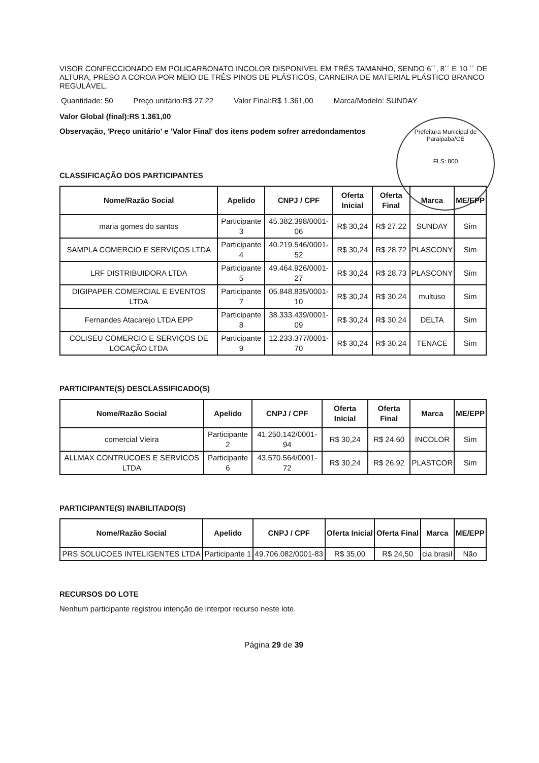VISOR CONFECCIONADO EM POLICARBONATO INCOLOR DISPONIVEL EM TRÊS TAMANHO, SENDO 6´´, 8´´ E 10 ´´ DE ALTURA, PRESO A COROA POR MEIO DE TRÊS PINOS DE PLÁSTICOS, CARNEIRA DE MATERIAL PLÁSTICO BRANCO REGULÁVEL.
Quantidade: 50 Preço unitário:R$ 27,22 Valor Final:R$ 1.361,00 Marca/Modelo: SUNDAY
Valor Global (final):R$ 1.361,00
Observação, 'Preço unitário' e 'Valor Final' dos itens podem sofrer arredondamentos
Prefeitura Municipal de Paraipaba/CE
FLS: 800
CLASSIFICAÇÃO DOS PARTICIPANTES
| Nome/Razão Social | Apelido | CNPJ / CPF | Oferta Inicial | Oferta Final | Marca | ME/EPP |
| --- | --- | --- | --- | --- | --- | --- |
| maria gomes do santos | Participante 3 | 45.382.398/0001-06 | R$ 30,24 | R$ 27,22 | SUNDAY | Sim |
| SAMPLA COMERCIO E SERVIÇOS LTDA | Participante 4 | 40.219.546/0001-52 | R$ 30,24 | R$ 28,72 | PLASCONY | Sim |
| LRF DISTRIBUIDORA LTDA | Participante 5 | 49.464.926/0001-27 | R$ 30,24 | R$ 28,73 | PLASCONY | Sim |
| DIGIPAPER.COMERCIAL E EVENTOS LTDA | Participante 7 | 05.848.835/0001-10 | R$ 30,24 | R$ 30,24 | multuso | Sim |
| Fernandes Atacarejo LTDA EPP | Participante 8 | 38.333.439/0001-09 | R$ 30,24 | R$ 30,24 | DELTA | Sim |
| COLISEU COMERCIO E SERVIÇOS DE LOCAÇÃO LTDA | Participante 9 | 12.233.377/0001-70 | R$ 30,24 | R$ 30,24 | TENACE | Sim |
PARTICIPANTE(S) DESCLASSIFICADO(S)
| Nome/Razão Social | Apelido | CNPJ / CPF | Oferta Inicial | Oferta Final | Marca | ME/EPP |
| --- | --- | --- | --- | --- | --- | --- |
| comercial Vieira | Participante 2 | 41.250.142/0001-94 | R$ 30,24 | R$ 24,60 | INCOLOR | Sim |
| ALLMAX CONTRUCOES E SERVICOS LTDA | Participante 6 | 43.570.564/0001-72 | R$ 30,24 | R$ 26,92 | PLASTCOR | Sim |
PARTICIPANTE(S) INABILITADO(S)
| Nome/Razão Social | Apelido | CNPJ / CPF | Oferta Inicial | Oferta Final | Marca | ME/EPP |
| --- | --- | --- | --- | --- | --- | --- |
| PRS SOLUCOES INTELIGENTES LTDA | Participante 1 | 49.706.082/0001-83 | R$ 35,00 | R$ 24,50 | cia brasil | Não |
RECURSOS DO LOTE
Nenhum participante registrou intenção de interpor recurso neste lote.
Página 29 de 39